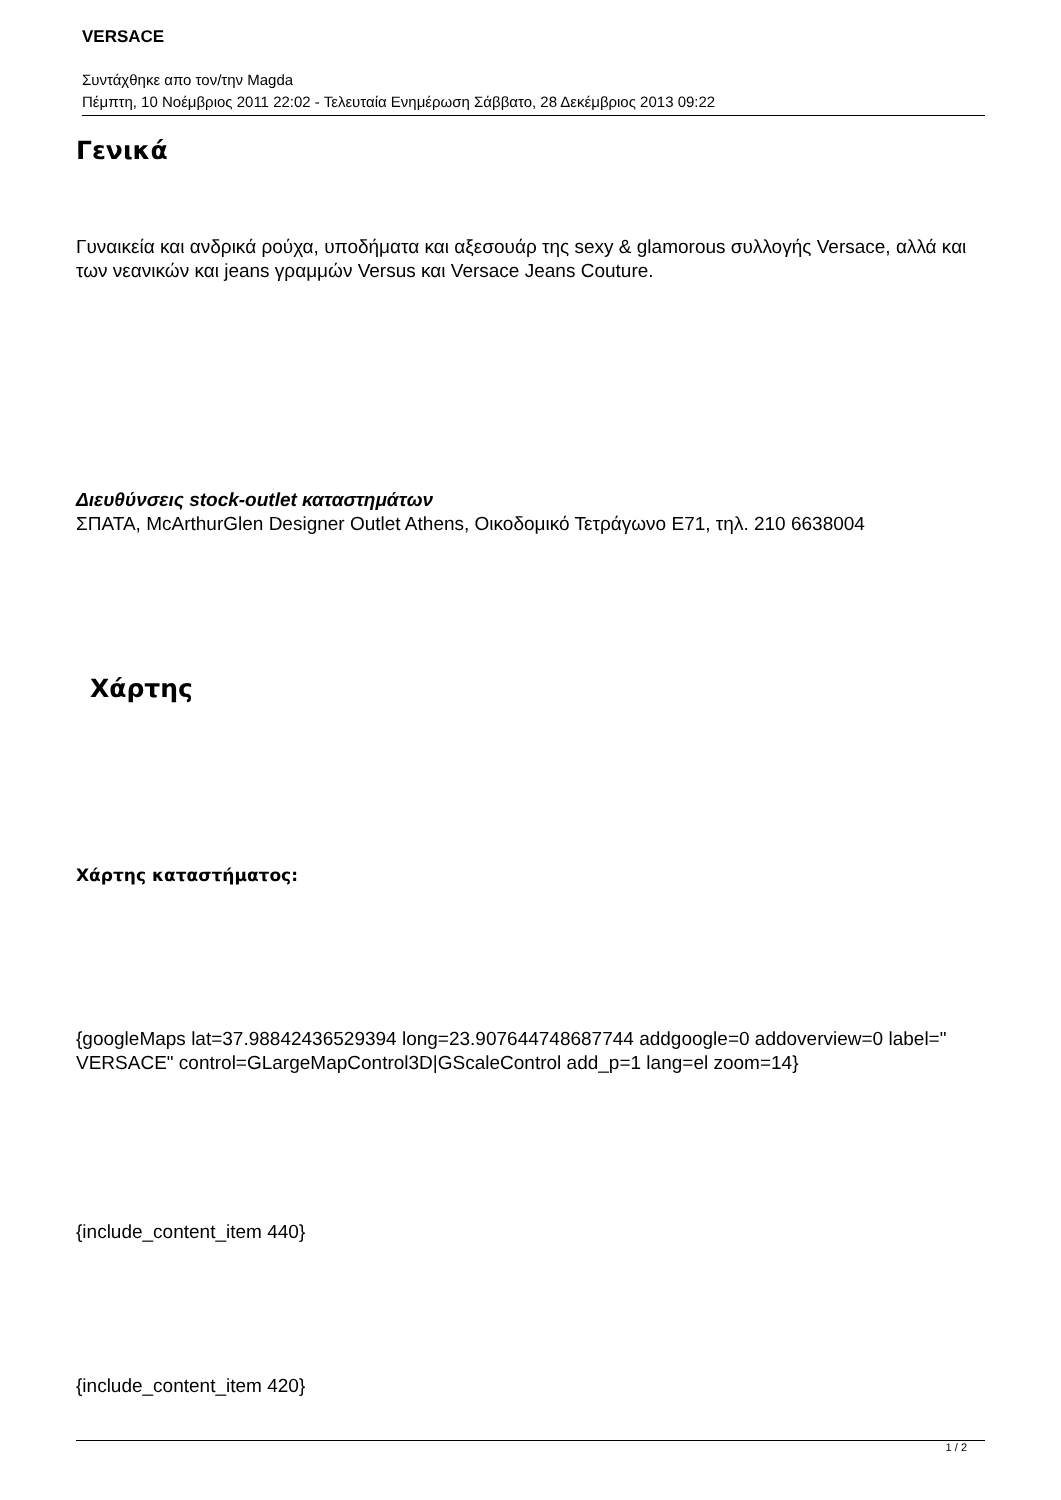VERSACE
Συντάχθηκε απο τον/την Magda
Πέμπτη, 10 Νοέμβριος 2011 22:02 - Τελευταία Ενημέρωση Σάββατο, 28 Δεκέμβριος 2013 09:22
Γενικά
Γυναικεία και ανδρικά ρούχα, υποδήματα και αξεσουάρ της sexy & glamorous συλλογής Versace, αλλά και των νεανικών και jeans γραμμών Versus και Versace Jeans Couture.
Διευθύνσεις stock-outlet καταστημάτων
ΣΠΑΤΑ, McArthurGlen Designer Outlet Athens, Οικοδομικό Τετράγωνο Ε71, τηλ. 210 6638004
Χάρτης
Χάρτης καταστήματος:
{googleMaps lat=37.98842436529394 long=23.907644748687744 addgoogle=0 addoverview=0 label=" VERSACE" control=GLargeMapControl3D|GScaleControl add_p=1 lang=el zoom=14}
{include_content_item 440}
{include_content_item 420}
1 / 2